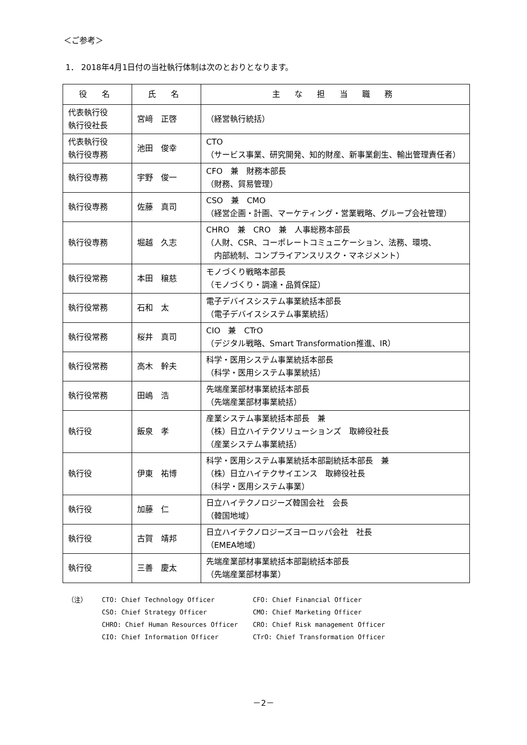＜ご参考＞
1． 2018年4月1日付の当社執行体制は次のとおりとなります。
| 役 名 | 氏 名 | 主 な 担 当 職 務 |
| --- | --- | --- |
| 代表執行役 執行役社長 | 宮﨑 正啓 | （経営執行統括） |
| 代表執行役 執行役専務 | 池田 俊幸 | CTO （サービス事業、研究開発、知的財産、新事業創生、輸出管理責任者） |
| 執行役専務 | 宇野 俊一 | CFO 兼 財務本部長 （財務、貿易管理） |
| 執行役専務 | 佐藤 真司 | CSO 兼 CMO （経営企画・計画、マーケティング・営業戦略、グループ会社管理） |
| 執行役専務 | 堀越 久志 | CHRO 兼 CRO 兼 人事総務本部長 （人財、CSR、コーポレートコミュニケーション、法務、環境、 内部統制、コンプライアンスリスク・マネジメント） |
| 執行役常務 | 本田 穣慈 | モノづくり戦略本部長 （モノづくり・調達・品質保証） |
| 執行役常務 | 石和 太 | 電子デバイスシステム事業統括本部長 （電子デバイスシステム事業統括） |
| 執行役常務 | 桜井 真司 | CIO 兼 CTrO （デジタル戦略、Smart Transformation推進、IR） |
| 執行役常務 | 高木 幹夫 | 科学・医用システム事業統括本部長 （科学・医用システム事業統括） |
| 執行役常務 | 田嶋 浩 | 先端産業部材事業統括本部長 （先端産業部材事業統括） |
| 執行役 | 飯泉 孝 | 産業システム事業統括本部長 兼 （株）日立ハイテクソリューションズ 取締役社長 （産業システム事業統括） |
| 執行役 | 伊東 祐博 | 科学・医用システム事業統括本部副統括本部長 兼 （株）日立ハイテクサイエンス 取締役社長 （科学・医用システム事業） |
| 執行役 | 加藤 仁 | 日立ハイテクノロジーズ韓国会社 会長 （韓国地域） |
| 執行役 | 古賀 靖邦 | 日立ハイテクノロジーズヨーロッパ会社 社長 （EMEA地域） |
| 執行役 | 三善 慶太 | 先端産業部材事業統括本部副統括本部長 （先端産業部材事業） |
| （注） | CTO: Chief Technology Officer | CFO: Chief Financial Officer |
| | CSO: Chief Strategy Officer | CMO: Chief Marketing Officer |
| | CHRO: Chief Human Resources Officer | CRO: Chief Risk management Officer |
| | CIO: Chief Information Officer | CTrO: Chief Transformation Officer |
－2－